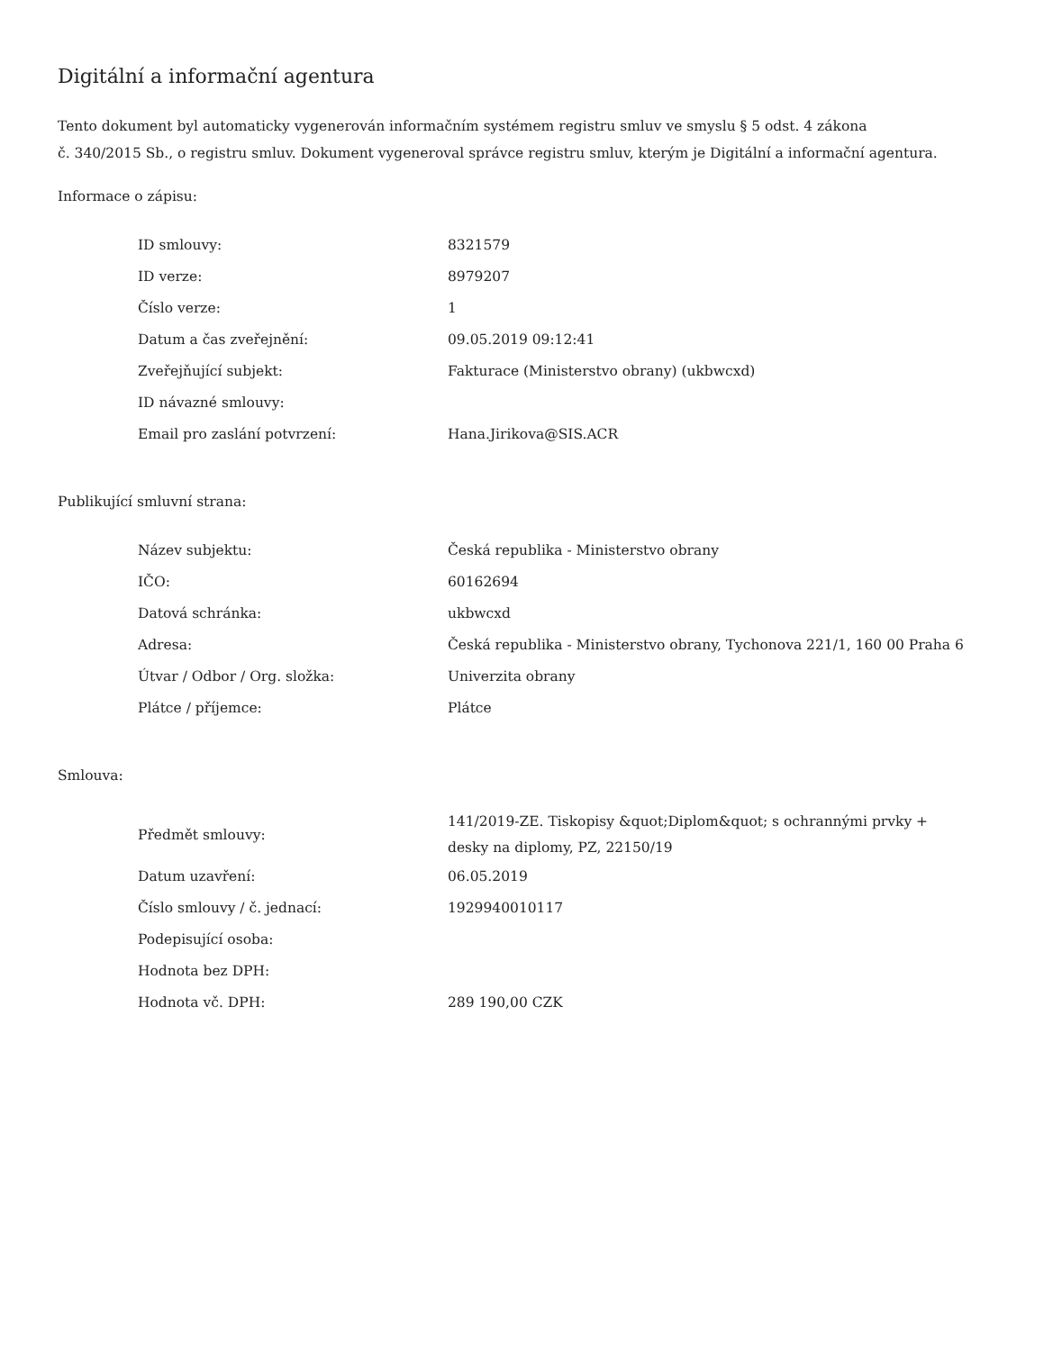Digitální a informační agentura
Tento dokument byl automaticky vygenerován informačním systémem registru smluv ve smyslu § 5 odst. 4 zákona
č. 340/2015 Sb., o registru smluv. Dokument vygeneroval správce registru smluv, kterým je Digitální a informační agentura.
Informace o zápisu:
| ID smlouvy: | 8321579 |
| ID verze: | 8979207 |
| Číslo verze: | 1 |
| Datum a čas zveřejnění: | 09.05.2019 09:12:41 |
| Zveřejňující subjekt: | Fakturace (Ministerstvo obrany) (ukbwcxd) |
| ID návazné smlouvy: | |
| Email pro zaslání potvrzení: | Hana.Jirikova@SIS.ACR |
Publikující smluvní strana:
| Název subjektu: | Česká republika - Ministerstvo obrany |
| IČO: | 60162694 |
| Datová schránka: | ukbwcxd |
| Adresa: | Česká republika - Ministerstvo obrany, Tychonova 221/1, 160 00 Praha 6 |
| Útvar / Odbor / Org. složka: | Univerzita obrany |
| Plátce / příjemce: | Plátce |
Smlouva:
| Předmět smlouvy: | 141/2019-ZE. Tiskopisy &quot;Diplom&quot; s ochrannými prvky + desky na diplomy, PZ, 22150/19 |
| Datum uzavření: | 06.05.2019 |
| Číslo smlouvy / č. jednací: | 1929940010117 |
| Podepisující osoba: | |
| Hodnota bez DPH: | |
| Hodnota vč. DPH: | 289 190,00 CZK |